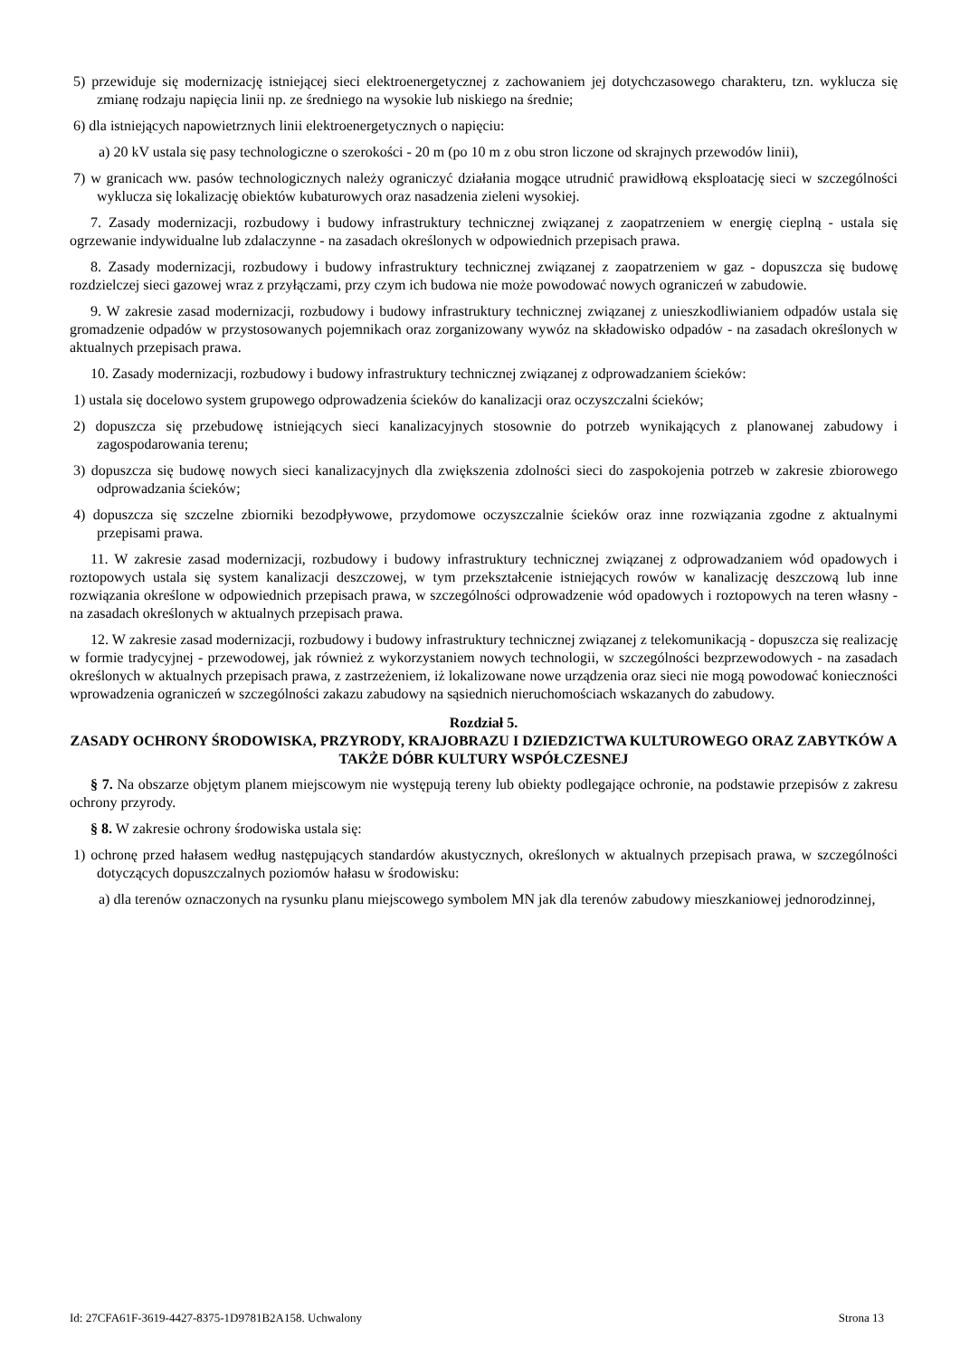5) przewiduje się modernizację istniejącej sieci elektroenergetycznej z zachowaniem jej dotychczasowego charakteru, tzn. wyklucza się zmianę rodzaju napięcia linii np. ze średniego na wysokie lub niskiego na średnie;
6) dla istniejących napowietrznych linii elektroenergetycznych o napięciu:
a) 20 kV ustala się pasy technologiczne o szerokości - 20 m (po 10 m z obu stron liczone od skrajnych przewodów linii),
7) w granicach ww. pasów technologicznych należy ograniczyć działania mogące utrudnić prawidłową eksploatację sieci w szczególności wyklucza się lokalizację obiektów kubaturowych oraz nasadzenia zieleni wysokiej.
7. Zasady modernizacji, rozbudowy i budowy infrastruktury technicznej związanej z zaopatrzeniem w energię cieplną - ustala się ogrzewanie indywidualne lub zdalaczynne - na zasadach określonych w odpowiednich przepisach prawa.
8. Zasady modernizacji, rozbudowy i budowy infrastruktury technicznej związanej z zaopatrzeniem w gaz - dopuszcza się budowę rozdzielczej sieci gazowej wraz z przyłączami, przy czym ich budowa nie może powodować nowych ograniczeń w zabudowie.
9. W zakresie zasad modernizacji, rozbudowy i budowy infrastruktury technicznej związanej z unieszkodliwianiem odpadów ustala się gromadzenie odpadów w przystosowanych pojemnikach oraz zorganizowany wywóz na składowisko odpadów - na zasadach określonych w aktualnych przepisach prawa.
10. Zasady modernizacji, rozbudowy i budowy infrastruktury technicznej związanej z odprowadzaniem ścieków:
1) ustala się docelowo system grupowego odprowadzenia ścieków do kanalizacji oraz oczyszczalni ścieków;
2) dopuszcza się przebudowę istniejących sieci kanalizacyjnych stosownie do potrzeb wynikających z planowanej zabudowy i zagospodarowania terenu;
3) dopuszcza się budowę nowych sieci kanalizacyjnych dla zwiększenia zdolności sieci do zaspokojenia potrzeb w zakresie zbiorowego odprowadzania ścieków;
4) dopuszcza się szczelne zbiorniki bezodpływowe, przydomowe oczyszczalnie ścieków oraz inne rozwiązania zgodne z aktualnymi przepisami prawa.
11. W zakresie zasad modernizacji, rozbudowy i budowy infrastruktury technicznej związanej z odprowadzaniem wód opadowych i roztopowych ustala się system kanalizacji deszczowej, w tym przekształcenie istniejących rowów w kanalizację deszczową lub inne rozwiązania określone w odpowiednich przepisach prawa, w szczególności odprowadzenie wód opadowych i roztopowych na teren własny - na zasadach określonych w aktualnych przepisach prawa.
12. W zakresie zasad modernizacji, rozbudowy i budowy infrastruktury technicznej związanej z telekomunikacją - dopuszcza się realizację w formie tradycyjnej - przewodowej, jak również z wykorzystaniem nowych technologii, w szczególności bezprzewodowych - na zasadach określonych w aktualnych przepisach prawa, z zastrzeżeniem, iż lokalizowane nowe urządzenia oraz sieci nie mogą powodować konieczności wprowadzenia ograniczeń w szczególności zakazu zabudowy na sąsiednich nieruchomościach wskazanych do zabudowy.
Rozdział 5.
ZASADY OCHRONY ŚRODOWISKA, PRZYRODY, KRAJOBRAZU I DZIEDZICTWA KULTUROWEGO ORAZ ZABYTKÓW A TAKŻE DÓBR KULTURY WSPÓŁCZESNEJ
§ 7. Na obszarze objętym planem miejscowym nie występują tereny lub obiekty podlegające ochronie, na podstawie przepisów z zakresu ochrony przyrody.
§ 8. W zakresie ochrony środowiska ustala się:
1) ochronę przed hałasem według następujących standardów akustycznych, określonych w aktualnych przepisach prawa, w szczególności dotyczących dopuszczalnych poziomów hałasu w środowisku:
a) dla terenów oznaczonych na rysunku planu miejscowego symbolem MN jak dla terenów zabudowy mieszkaniowej jednorodzinnej,
Id: 27CFA61F-3619-4427-8375-1D9781B2A158. Uchwalony Strona 13